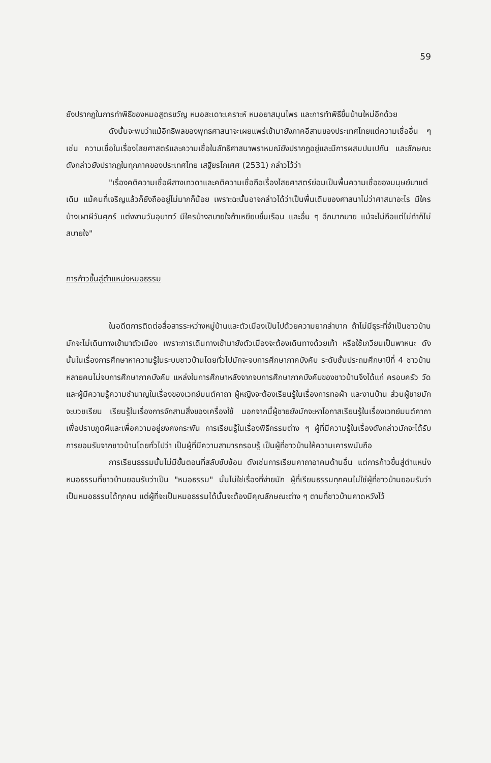59
ยังปรากฏในการทำพิธีของหมอสูตรขวัญ หมอสะเดาะเคราะห์ หมอยาสมุนไพร และการทำพิธีขึ้นบ้านใหม่อีกด้วย
ดังนั้นจะพบว่าแม้อิทธิพลของพุทธศาสนาจะเผยแพร่เข้ามายังภาคอีสานของประเทศไทยแต่ความเชื่ออื่น ๆ เช่น ความเชื่อในเรื่องไสยศาสตร์และความเชื่อในลัทธิศาสนาพราหมณ์ยังปรากฏอยู่และมีการผสมปนเปกัน และลักษณะดังกล่าวยังปรากฏในทุกภาคของประเทศไทย เสฐียรโกเศศ (2531) กล่าวไว้ว่า
"เรื่องคติความเชื่อผีสางเทวดาและคติความเชื่อถือเรื่องไสยศาสตร์ย่อมเป็นพื้นความเชื่อของมนุษย์มาแต่เดิม แม้คนที่เจริญแล้วก็ยังถืออยู่ไม่มากก็น้อย เพราะฉะนั้นอาจกล่าวได้ว่าเป็นพื้นเดิมของศาสนาไม่ว่าศาสนาอะไร มีใครบ้างเผาผีวันศุกร์ แต่งงานวันอุบาทว์ มีใครบ้างสบายใจถ้าเหยียบขื่นเรือน และอื่น ๆ อีกมากมาย แม้จะไม่ถือแต่ไม่ทำก็ไม่สบายใจ"
การก้าวขึ้นสู่ตำแหน่งหมอธรรม
ในอดีตการติดต่อสื่อสารระหว่างหมู่บ้านและตัวเมืองเป็นไปด้วยความยากลำบาก ถ้าไม่มีธุระที่จำเป็นชาวบ้านมักจะไม่เดินทางเข้ามาตัวเมือง เพราะการเดินทางเข้ามายังตัวเมืองจะต้องเดินทางด้วยเท้า หรือใช้เกวียนเป็นพาหนะ ดังนั้นในเรื่องการศึกษาหาความรู้ในระบบชาวบ้านโดยทั่วไปมักจะจบการศึกษาภาคบังคับ ระดับชั้นประถมศึกษาปีที่ 4 ชาวบ้านหลายคนไม่จบการศึกษาภาคบังคับ แหล่งในการศึกษาหลังจากจบการศึกษาภาคบังคับของชาวบ้านจึงได้แก่ ครอบครัว วัด และผู้มีความรู้ความชำนาญในเรื่องของเวทย์มนต์คาถา ผู้หญิงจะต้องเรียนรู้ในเรื่องการทอผ้า และงานบ้าน ส่วนผู้ชายมักจะบวชเรียน เรียนรู้ในเรื่องการจักสานสิ่งของเครื่องใช้ นอกจากนี้ผู้ชายยังมักจะหาโอกาสเรียนรู้ในเรื่องเวทย์มนต์คาถาเพื่อปราบภูตผีและเพื่อความอยู่ยงคงกระพัน การเรียนรู้ในเรื่องพิธีกรรมต่าง ๆ ผู้ที่มีความรู้ในเรื่องดังกล่าวมักจะได้รับการยอมรับจากชาวบ้านโดยทั่วไปว่า เป็นผู้ที่มีความสามารถรอบรู้ เป็นผู้ที่ชาวบ้านให้ความเคารพนับถือ
การเรียนธรรมนั้นไม่มีขั้นตอนที่สลับซับซ้อน ดังเช่นการเรียนคาถาอาคมด้านอื่น แต่การก้าวขึ้นสู่ตำแหน่งหมอธรรมที่ชาวบ้านยอมรับว่าเป็น "หมอธรรม" นั้นไม่ใช่เรื่องที่ง่ายนัก ผู้ที่เรียนธรรมทุกคนไม่ใช่ผู้ที่ชาวบ้านยอมรับว่าเป็นหมอธรรมได้ทุกคน แต่ผู้ที่จะเป็นหมอธรรมได้นั้นจะต้องมีคุณลักษณะต่าง ๆ ตามที่ชาวบ้านคาดหวังไว้